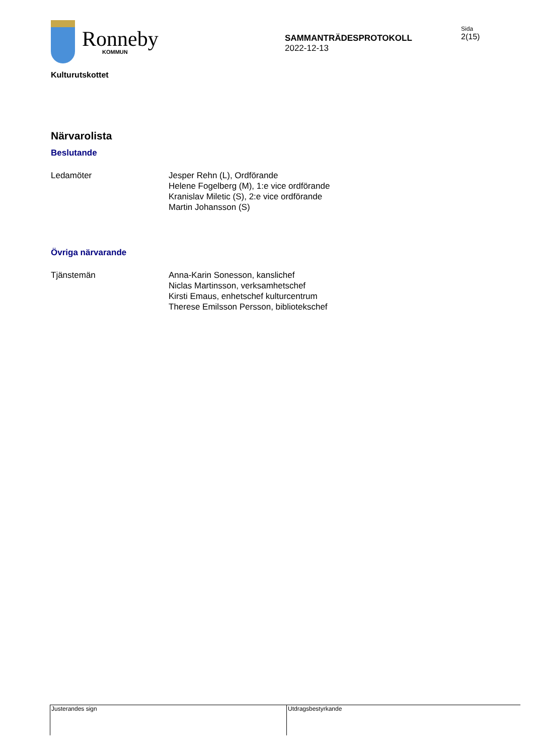Ronneby
KOMMUN
SAMMANTRÄDESPROTOKOLL
2022-12-13
Sida
2(15)
Kulturutskottet
Närvarolista
Beslutande
Ledamöter Jesper Rehn (L), Ordförande
Helene Fogelberg (M), 1:e vice ordförande
Kranislav Miletic (S), 2:e vice ordförande
Martin Johansson (S)
Övriga närvarande
Tjänstemän Anna-Karin Sonesson, kanslichef
Niclas Martinsson, verksamhetschef
Kirsti Emaus, enhetschef kulturcentrum
Therese Emilsson Persson, bibliotekschef
Justerandes sign Utdragsbestyrkande